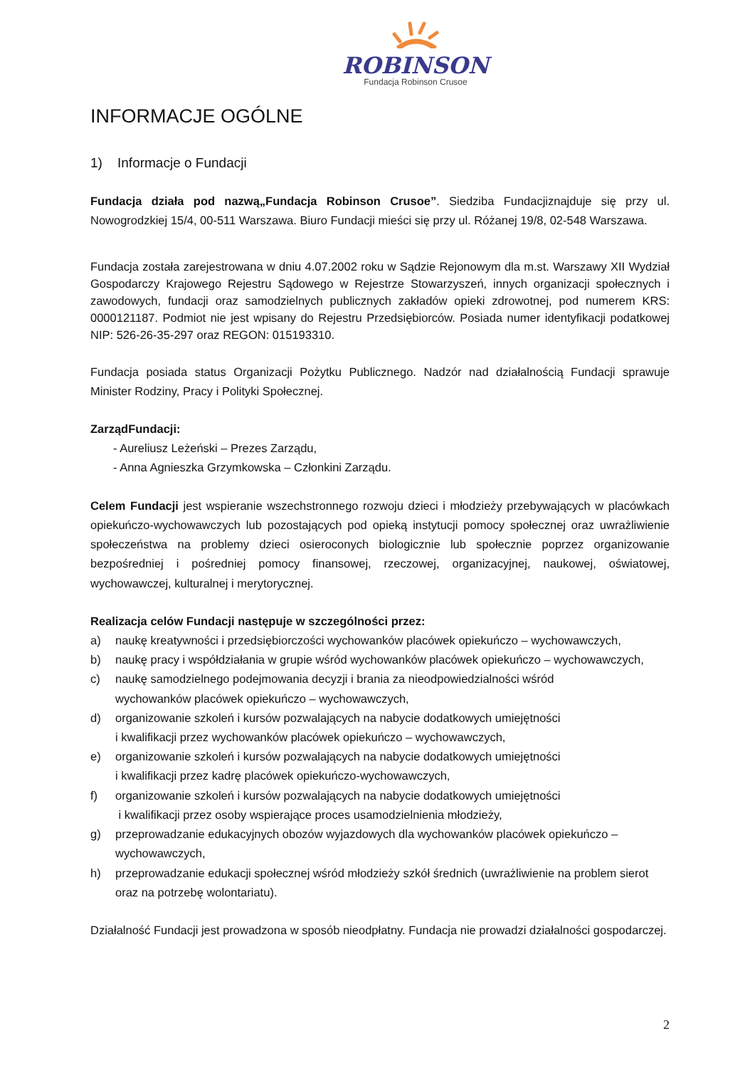ROBINSON
Fundacja Robinson Crusoe
INFORMACJE OGÓLNE
1) Informacje o Fundacji
Fundacja działa pod nazwą„Fundacja Robinson Crusoe”. Siedziba Fundacjiznajduje się przy ul. Nowogrodzkiej 15/4, 00-511 Warszawa. Biuro Fundacji mieści się przy ul. Różanej 19/8, 02-548 Warszawa.
Fundacja została zarejestrowana w dniu 4.07.2002 roku w Sądzie Rejonowym dla m.st. Warszawy XII Wydział Gospodarczy Krajowego Rejestru Sądowego w Rejestrze Stowarzyszeń, innych organizacji społecznych i zawodowych, fundacji oraz samodzielnych publicznych zakładów opieki zdrowotnej, pod numerem KRS: 0000121187. Podmiot nie jest wpisany do Rejestru Przedsiębiorców. Posiada numer identyfikacji podatkowej NIP: 526-26-35-297 oraz REGON: 015193310.
Fundacja posiada status Organizacji Pożytku Publicznego. Nadzór nad działalnością Fundacji sprawuje Minister Rodziny, Pracy i Polityki Społecznej.
ZarządFundacji:
- Aureliusz Leżeński – Prezes Zarządu,
- Anna Agnieszka Grzymkowska – Członkini Zarządu.
Celem Fundacji jest wspieranie wszechstronnego rozwoju dzieci i młodzieży przebywających w placówkach opiekuńczo-wychowawczych lub pozostających pod opieką instytucji pomocy społecznej oraz uwrażliwienie społeczeństwa na problemy dzieci osieroconych biologicznie lub społecznie poprzez organizowanie bezpośredniej i pośredniej pomocy finansowej, rzeczowej, organizacyjnej, naukowej, oświatowej, wychowawczej, kulturalnej i merytorycznej.
Realizacja celów Fundacji następuje w szczególności przez:
a) naukę kreatywności i przedsiębiorczości wychowanków placówek opiekuńczo – wychowawczych,
b) naukę pracy i współdziałania w grupie wśród wychowanków placówek opiekuńczo – wychowawczych,
c) naukę samodzielnego podejmowania decyzji i brania za nieodpowiedzialności wśród
wychowanków placówek opiekuńczo – wychowawczych,
d) organizowanie szkoleń i kursów pozwalających na nabycie dodatkowych umiejętności
i kwalifikacji przez wychowanków placówek opiekuńczo – wychowawczych,
e) organizowanie szkoleń i kursów pozwalających na nabycie dodatkowych umiejętności
i kwalifikacji przez kadrę placówek opiekuńczo-wychowawczych,
f) organizowanie szkoleń i kursów pozwalających na nabycie dodatkowych umiejętności
i kwalifikacji przez osoby wspierające proces usamodzielnienia młodzieży,
g) przeprowadzanie edukacyjnych obozów wyjazdowych dla wychowanków placówek opiekuńczo – wychowawczych,
h) przeprowadzanie edukacji społecznej wśród młodzieży szkół średnich (uwrażliwienie na problem sierot oraz na potrzebę wolontariatu).
Działalność Fundacji jest prowadzona w sposób nieodpłatny. Fundacja nie prowadzi działalności gospodarczej.
2